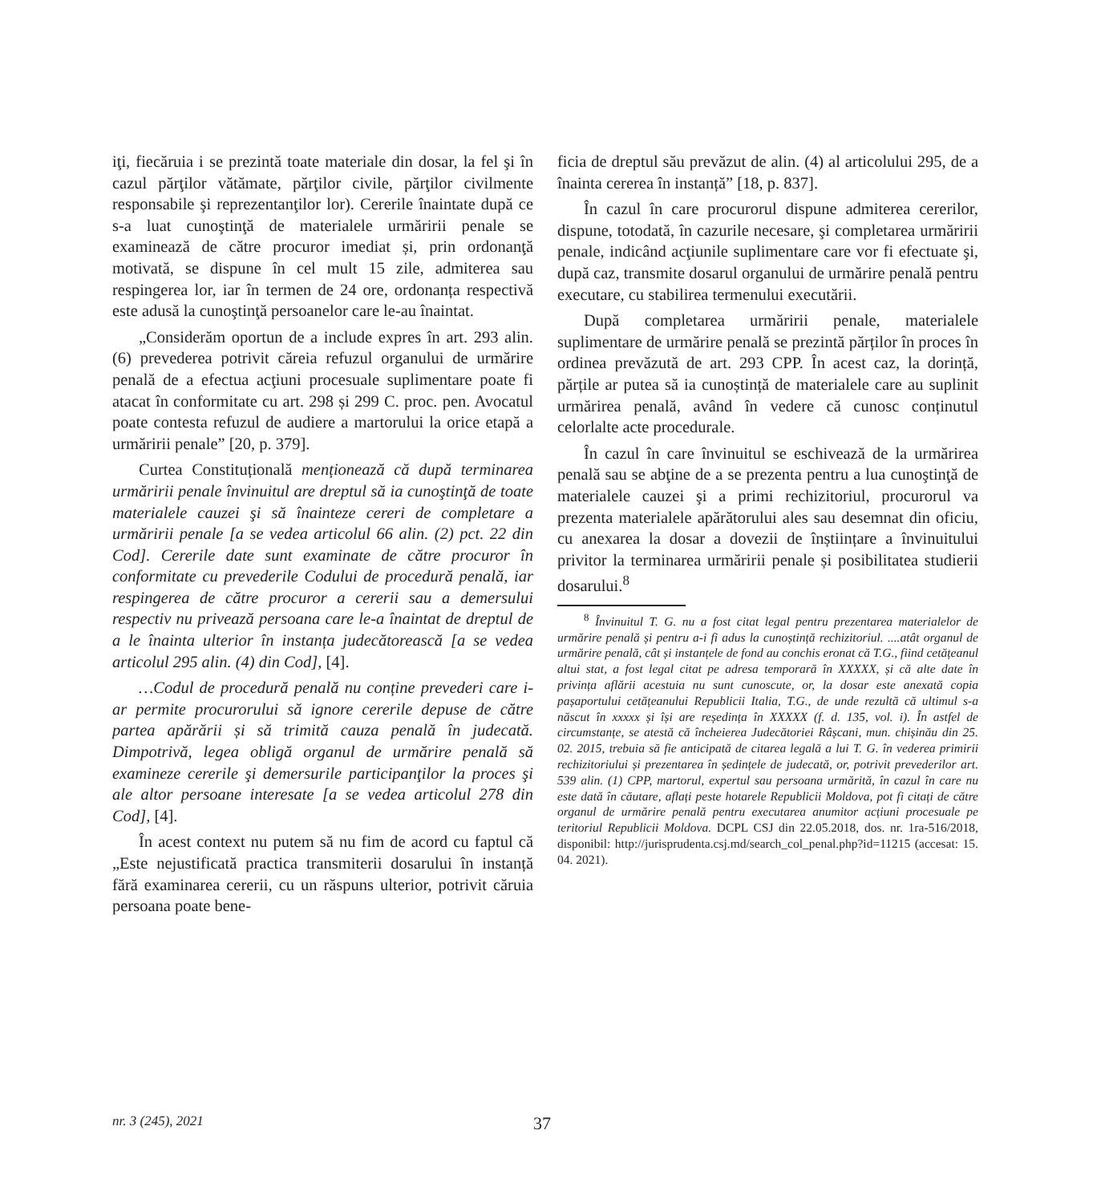iţi, fiecăruia i se prezintă toate materiale din dosar, la fel şi în cazul părţilor vătămate, părţilor civile, părţilor civilmente responsabile şi reprezentanţilor lor). Cererile înaintate după ce s-a luat cunoştinţă de materialele urmăririi penale se examinează de către procuror imediat și, prin ordonanţă motivată, se dispune în cel mult 15 zile, admiterea sau respingerea lor, iar în termen de 24 ore, ordonanța respectivă este adusă la cunoştinţă persoanelor care le-au înaintat.
„Considerăm oportun de a include expres în art. 293 alin. (6) prevederea potrivit căreia refuzul organului de urmărire penală de a efectua acţiuni procesuale suplimentare poate fi atacat în conformitate cu art. 298 și 299 C. proc. pen. Avocatul poate contesta refuzul de audiere a martorului la orice etapă a urmăririi penale” [20, p. 379].
Curtea Constituțională menționează că după terminarea urmăririi penale învinuitul are dreptul să ia cunoştinţă de toate materialele cauzei şi să înainteze cereri de completare a urmăririi penale [a se vedea articolul 66 alin. (2) pct. 22 din Cod]. Cererile date sunt examinate de către procuror în conformitate cu prevederile Codului de procedură penală, iar respingerea de către procuror a cererii sau a demersului respectiv nu privează persoana care le-a înaintat de dreptul de a le înainta ulterior în instanța judecătorească [a se vedea articolul 295 alin. (4) din Cod], [4].
…Codul de procedură penală nu conține prevederi care i-ar permite procurorului să ignore cererile depuse de către partea apărării și să trimită cauza penală în judecată. Dimpotrivă, legea obligă organul de urmărire penală să examineze cererile şi demersurile participanţilor la proces şi ale altor persoane interesate [a se vedea articolul 278 din Cod], [4].
În acest context nu putem să nu fim de acord cu faptul că „Este nejustificată practica transmiterii dosarului în instanță fără examinarea cererii, cu un răspuns ulterior, potrivit căruia persoana poate bene-
ficia de dreptul său prevăzut de alin. (4) al articolului 295, de a înainta cererea în instanță” [18, p. 837].
În cazul în care procurorul dispune admiterea cererilor, dispune, totodată, în cazurile necesare, şi completarea urmăririi penale, indicând acţiunile suplimentare care vor fi efectuate şi, după caz, transmite dosarul organului de urmărire penală pentru executare, cu stabilirea termenului executării.
După completarea urmăririi penale, materialele suplimentare de urmărire penală se prezintă părților în proces în ordinea prevăzută de art. 293 CPP. În acest caz, la dorință, părțile ar putea să ia cunoștință de materialele care au suplinit urmărirea penală, având în vedere că cunosc conținutul celorlalte acte procedurale.
În cazul în care învinuitul se eschivează de la urmărirea penală sau se abţine de a se prezenta pentru a lua cunoştinţă de materialele cauzei şi a primi rechizitoriul, procurorul va prezenta materialele apărătorului ales sau desemnat din oficiu, cu anexarea la dosar a dovezii de înștiințare a învinuitului privitor la terminarea urmăririi penale și posibilitatea studierii dosarului.<sup>8</sup>
<sup>8</sup> Învinuitul T. G. nu a fost citat legal pentru prezentarea materialelor de urmărire penală și pentru a-i fi adus la cunoștință rechizitoriul. ....atât organul de urmărire penală, cât și instanțele de fond au conchis eronat că T.G., fiind cetățeanul altui stat, a fost legal citat pe adresa temporară în XXXXX, și că alte date în privința aflării acestuia nu sunt cunoscute, or, la dosar este anexată copia pașaportului cetățeanului Republicii Italia, T.G., de unde rezultă că ultimul s-a născut în xxxxx și își are reședința în XXXXX (f. d. 135, vol. i). În astfel de circumstanțe, se atestă că încheierea Judecătoriei Râșcani, mun. chișinău din 25. 02. 2015, trebuia să fie anticipată de citarea legală a lui T. G. în vederea primirii rechizitoriului și prezentarea în ședințele de judecată, or, potrivit prevederilor art. 539 alin. (1) CPP, martorul, expertul sau persoana urmărită, în cazul în care nu este dată în căutare, aflați peste hotarele Republicii Moldova, pot fi citați de către organul de urmărire penală pentru executarea anumitor acțiuni procesuale pe teritoriul Republicii Moldova. DCPL CSJ din 22.05.2018, dos. nr. 1ra-516/2018, disponibil: http://jurisprudenta.csj.md/search_col_penal.php?id=11215 (accesat: 15. 04. 2021).
nr. 3 (245), 2021 37